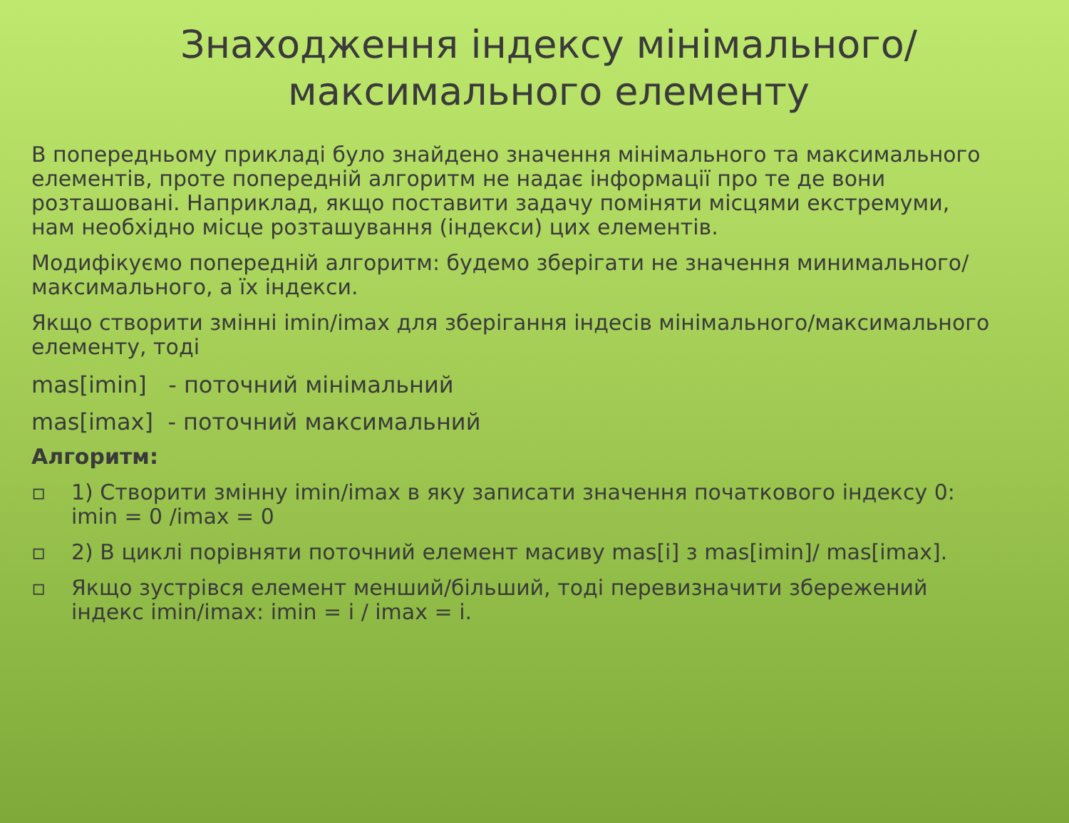Знаходження індексу мінімального/максимального елементу
В попередньому прикладі було знайдено значення мінімального та максимального елементів, проте попередній алгоритм не надає інформації про те де вони розташовані. Наприклад, якщо поставити задачу поміняти місцями екстремуми, нам необхідно місце розташування (індекси) цих елементів.
Модифікуємо попередній алгоритм: будемо зберігати не значення минимального/максимального, а їх індекси.
Якщо створити змінні imin/imax для зберігання індесів мінімального/максимального елементу, тоді
mas[imin] - поточний мінімальний
mas[imax] - поточний максимальний
Алгоритм:
▫ 1) Створити змінну imin/imax в яку записати значення початкового індексу 0: imin = 0 /imax = 0
▫ 2) В циклі порівняти поточний елемент масиву mas[i] з mas[imin]/ mas[imax].
▫ Якщо зустрівся елемент менший/більший, тоді перевизначити збережений індекс imin/imax: imin = i / imax = i.